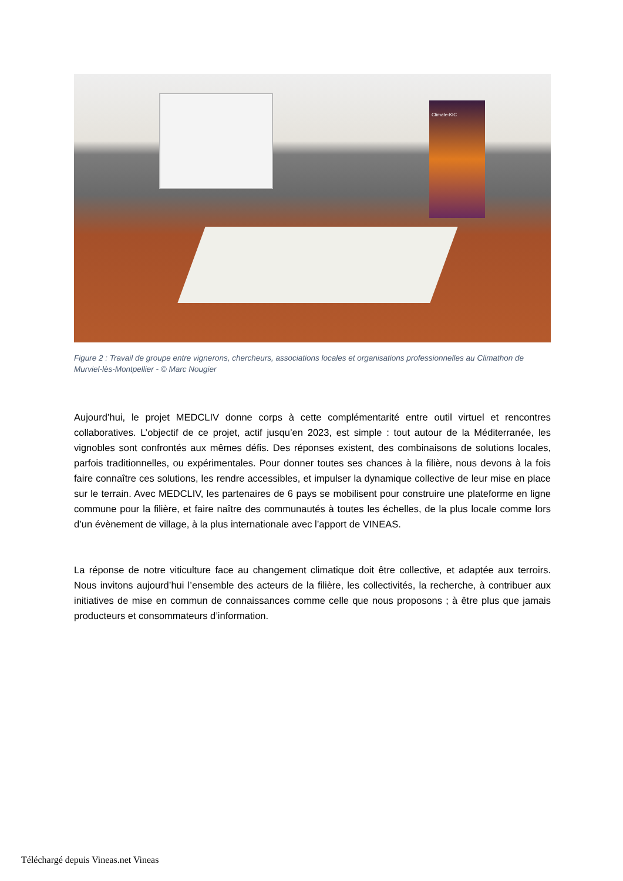Climate-KIC
Figure 2 : Travail de groupe entre vignerons, chercheurs, associations locales et organisations professionnelles au Climathon de Murviel-lès-Montpellier - © Marc Nougier
Aujourd’hui, le projet MEDCLIV donne corps à cette complémentarité entre outil virtuel et rencontres collaboratives. L’objectif de ce projet, actif jusqu’en 2023, est simple : tout autour de la Méditerranée, les vignobles sont confrontés aux mêmes défis. Des réponses existent, des combinaisons de solutions locales, parfois traditionnelles, ou expérimentales. Pour donner toutes ses chances à la filière, nous devons à la fois faire connaître ces solutions, les rendre accessibles, et impulser la dynamique collective de leur mise en place sur le terrain. Avec MEDCLIV, les partenaires de 6 pays se mobilisent pour construire une plateforme en ligne commune pour la filière, et faire naître des communautés à toutes les échelles, de la plus locale comme lors d’un évènement de village, à la plus internationale avec l’apport de VINEAS.
La réponse de notre viticulture face au changement climatique doit être collective, et adaptée aux terroirs. Nous invitons aujourd’hui l’ensemble des acteurs de la filière, les collectivités, la recherche, à contribuer aux initiatives de mise en commun de connaissances comme celle que nous proposons ; à être plus que jamais producteurs et consommateurs d’information.
Téléchargé depuis Vineas.net Vineas